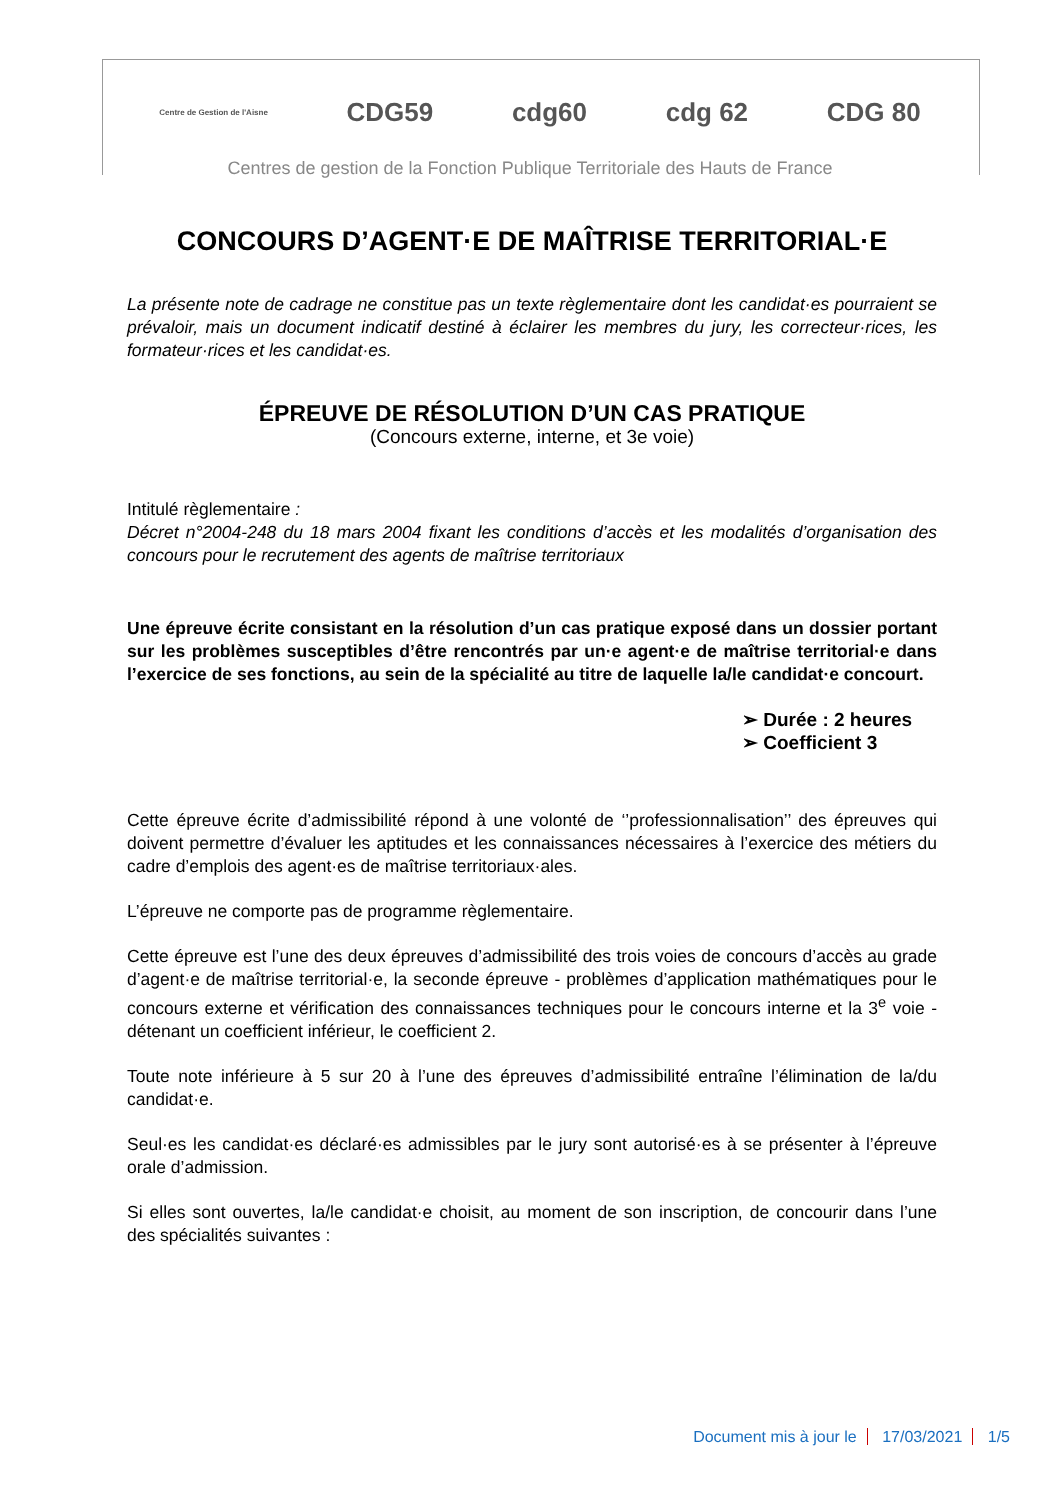Centre de Gestion de l'Aisne
CDG59 cdg60 cdg 62 CDG 80
Centres de gestion de la Fonction Publique Territoriale des Hauts de France
CONCOURS D’AGENT·E DE MAÎTRISE TERRITORIAL·E
La présente note de cadrage ne constitue pas un texte règlementaire dont les candidat·es pourraient se prévaloir, mais un document indicatif destiné à éclairer les membres du jury, les correcteur·rices, les formateur·rices et les candidat·es.
ÉPREUVE DE RÉSOLUTION D’UN CAS PRATIQUE
(Concours externe, interne, et 3e voie)
Intitulé règlementaire :
Décret n°2004-248 du 18 mars 2004 fixant les conditions d’accès et les modalités d’organisation des concours pour le recrutement des agents de maîtrise territoriaux
Une épreuve écrite consistant en la résolution d’un cas pratique exposé dans un dossier portant sur les problèmes susceptibles d’être rencontrés par un·e agent·e de maîtrise territorial·e dans l’exercice de ses fonctions, au sein de la spécialité au titre de laquelle la/le candidat·e concourt.
➢ Durée : 2 heures
➢ Coefficient 3
Cette épreuve écrite d’admissibilité répond à une volonté de ‘’professionnalisation’’ des épreuves qui doivent permettre d’évaluer les aptitudes et les connaissances nécessaires à l’exercice des métiers du cadre d’emplois des agent·es de maîtrise territoriaux·ales.
L’épreuve ne comporte pas de programme règlementaire.
Cette épreuve est l’une des deux épreuves d’admissibilité des trois voies de concours d’accès au grade d’agent·e de maîtrise territorial·e, la seconde épreuve - problèmes d’application mathématiques pour le concours externe et vérification des connaissances techniques pour le concours interne et la 3<sup>e</sup> voie - détenant un coefficient inférieur, le coefficient 2.
Toute note inférieure à 5 sur 20 à l’une des épreuves d’admissibilité entraîne l’élimination de la/du candidat·e.
Seul·es les candidat·es déclaré·es admissibles par le jury sont autorisé·es à se présenter à l’épreuve orale d’admission.
Si elles sont ouvertes, la/le candidat·e choisit, au moment de son inscription, de concourir dans l’une des spécialités suivantes :
Document mis à jour le 17/03/2021 1/5